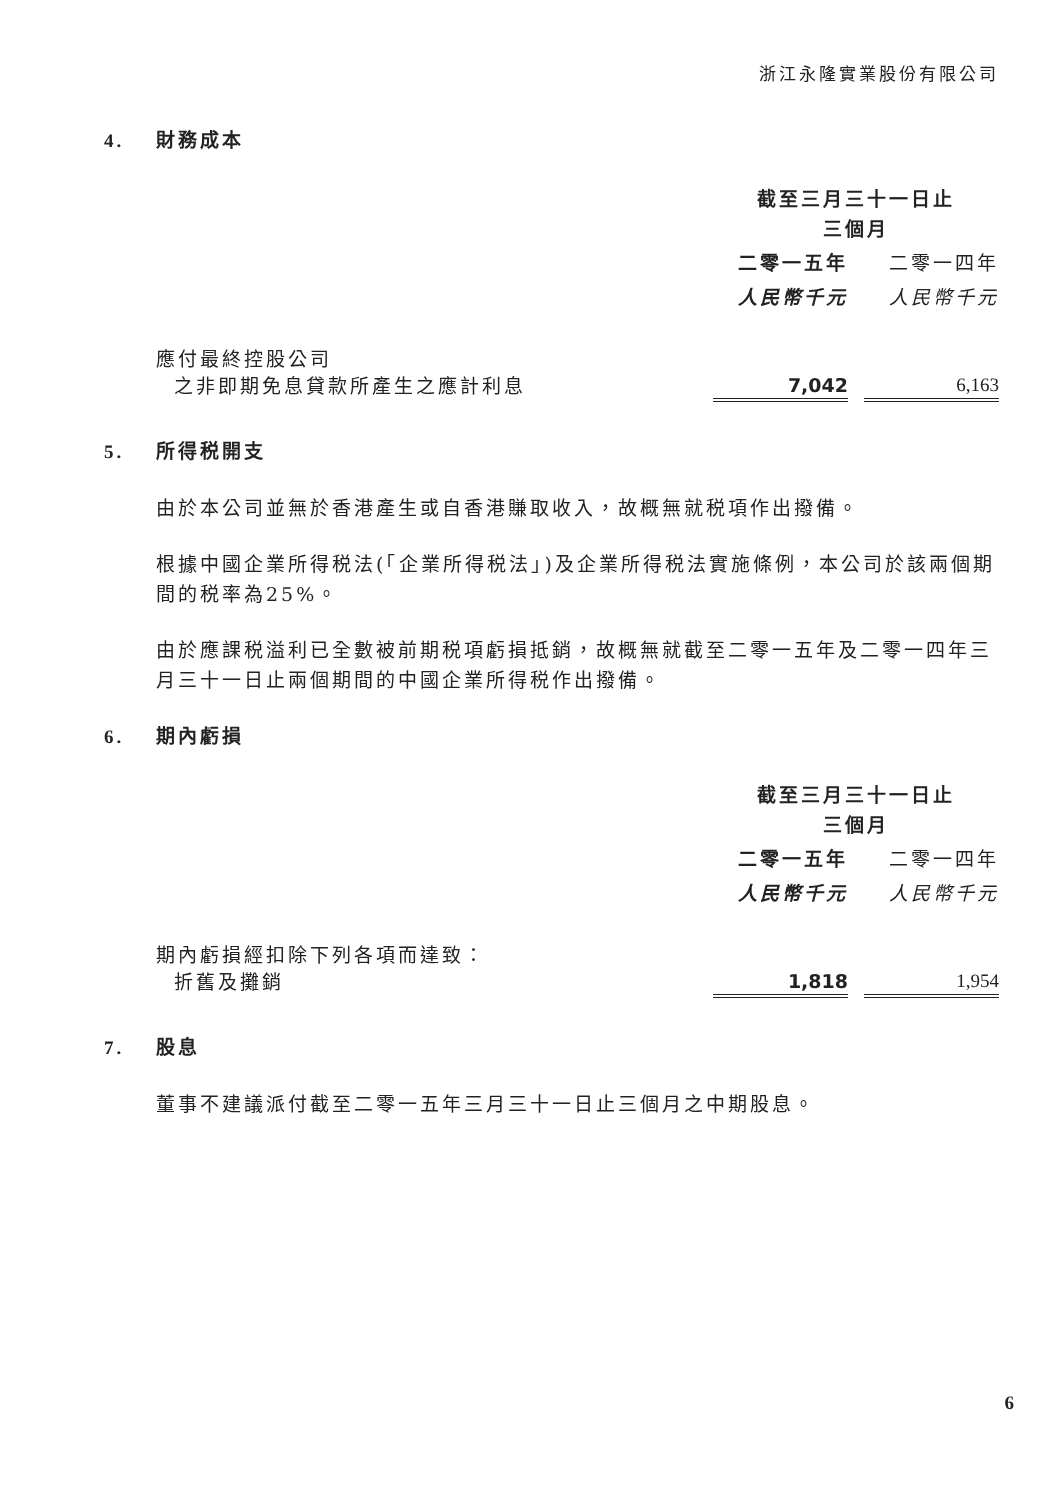浙江永隆實業股份有限公司
4. 財務成本
| | 截至三月三十一日止 三個月 | | |
| | 二零一五年 | | 二零一四年 |
| | 人民幣千元 | | 人民幣千元 |
| 應付最終控股公司 之非即期免息貸款所產生之應計利息 | 7,042 | | 6,163 |
5. 所得税開支
由於本公司並無於香港產生或自香港賺取收入，故概無就税項作出撥備。
根據中國企業所得税法(「企業所得税法」)及企業所得税法實施條例，本公司於該兩個期間的税率為25%。
由於應課税溢利已全數被前期税項虧損抵銷，故概無就截至二零一五年及二零一四年三月三十一日止兩個期間的中國企業所得税作出撥備。
6. 期內虧損
| | 截至三月三十一日止 三個月 | | |
| | 二零一五年 | | 二零一四年 |
| | 人民幣千元 | | 人民幣千元 |
| 期內虧損經扣除下列各項而達致： 折舊及攤銷 | 1,818 | | 1,954 |
7. 股息
董事不建議派付截至二零一五年三月三十一日止三個月之中期股息。
6